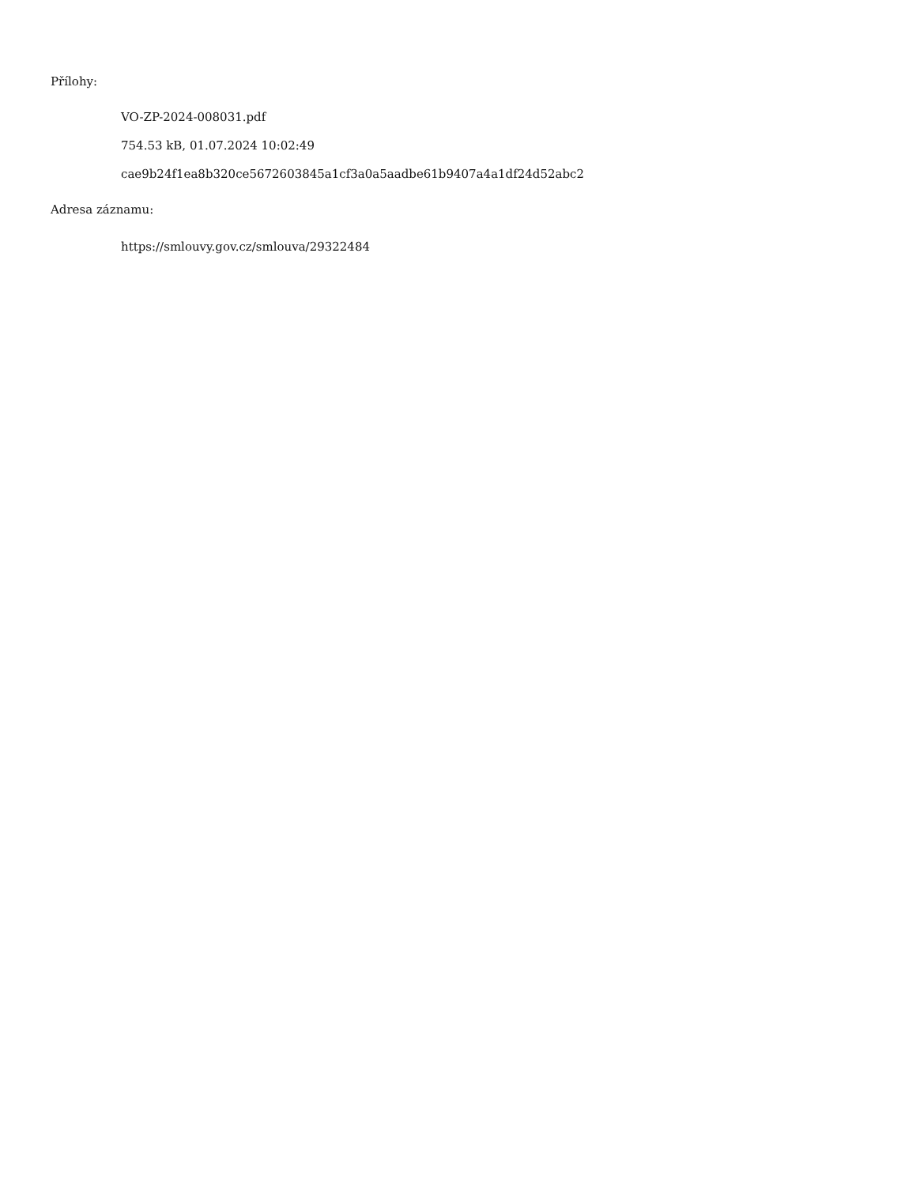Přílohy:
VO-ZP-2024-008031.pdf
754.53 kB, 01.07.2024 10:02:49
cae9b24f1ea8b320ce5672603845a1cf3a0a5aadbe61b9407a4a1df24d52abc2
Adresa záznamu:
https://smlouvy.gov.cz/smlouva/29322484